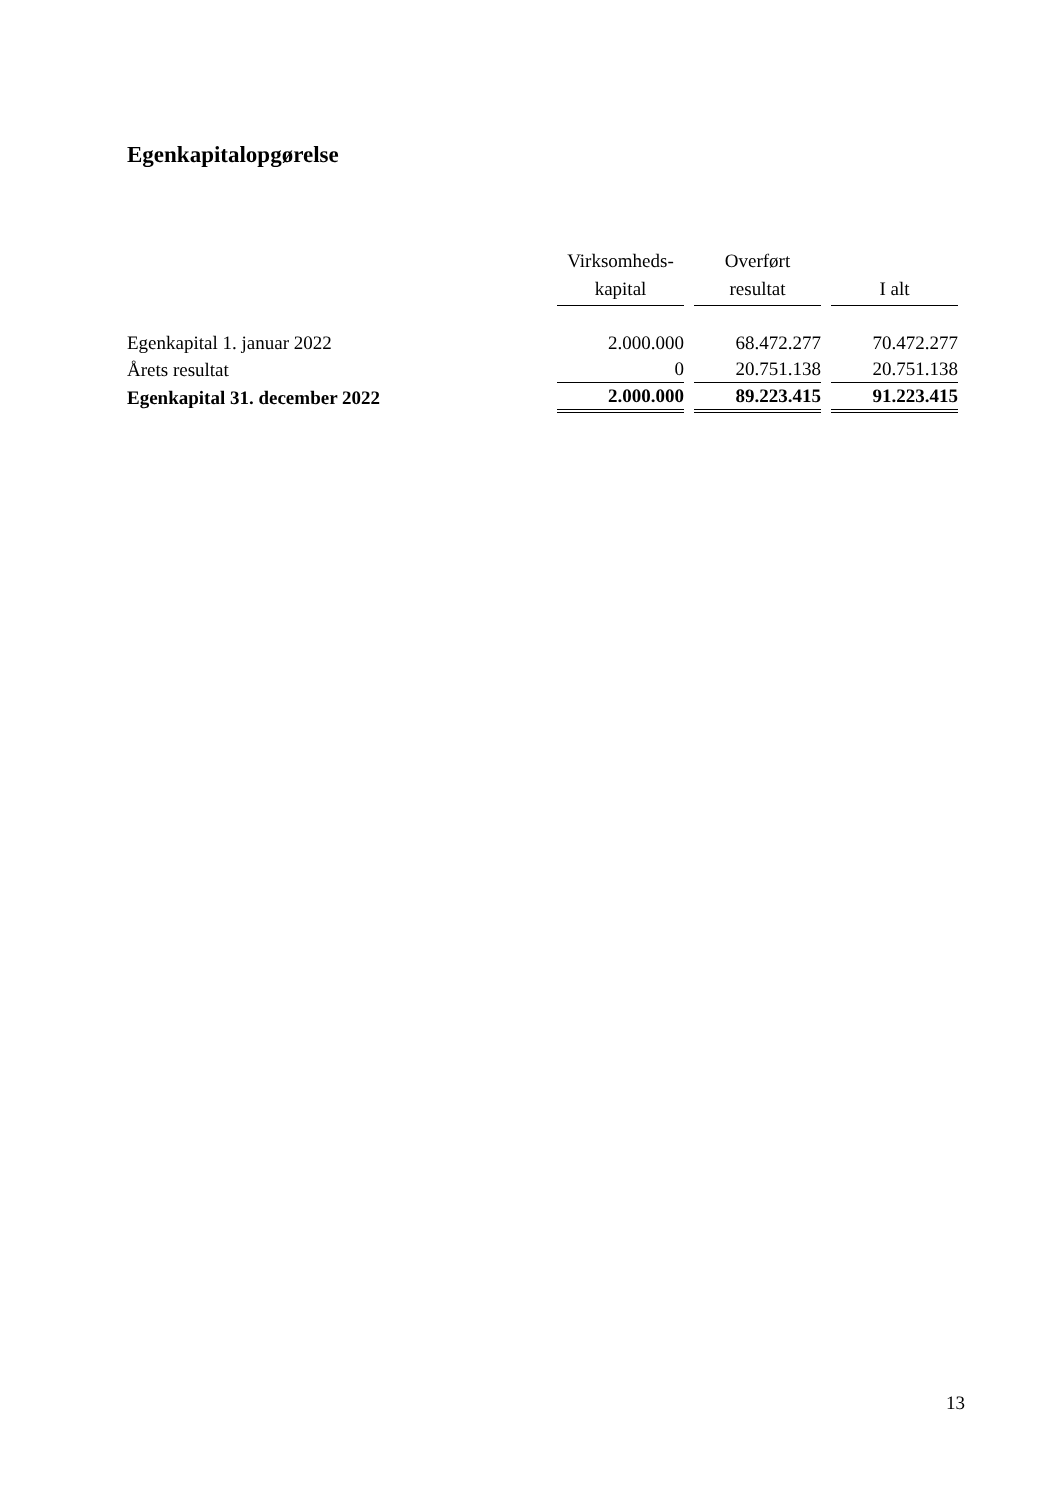Egenkapitalopgørelse
| | Virksomheds- kapital | Overført resultat | I alt |
| --- | --- | --- | --- |
| Egenkapital 1. januar 2022 | 2.000.000 | 68.472.277 | 70.472.277 |
| Årets resultat | 0 | 20.751.138 | 20.751.138 |
| Egenkapital 31. december 2022 | 2.000.000 | 89.223.415 | 91.223.415 |
13